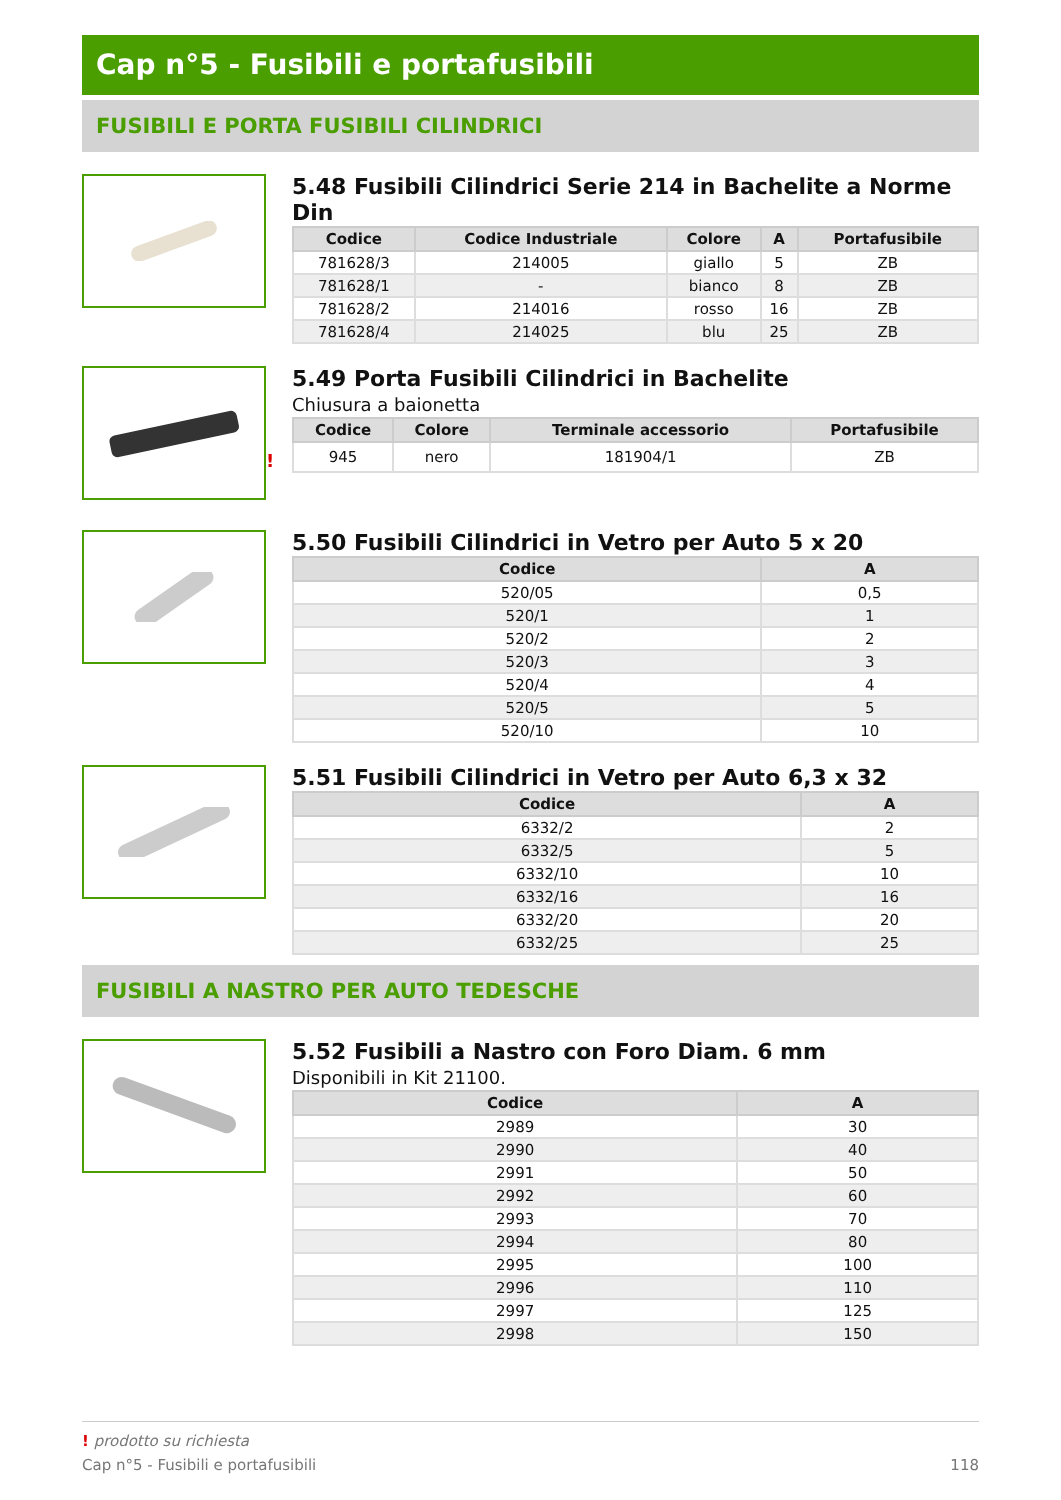Cap n°5 - Fusibili e portafusibili
FUSIBILI E PORTA FUSIBILI CILINDRICI
5.48 Fusibili Cilindrici Serie 214 in Bachelite a Norme Din
| Codice | Codice Industriale | Colore | A | Portafusibile |
| --- | --- | --- | --- | --- |
| 781628/3 | 214005 | giallo | 5 | ZB |
| 781628/1 | - | bianco | 8 | ZB |
| 781628/2 | 214016 | rosso | 16 | ZB |
| 781628/4 | 214025 | blu | 25 | ZB |
!
5.49 Porta Fusibili Cilindrici in Bachelite
Chiusura a baionetta
| Codice | Colore | Terminale accessorio | Portafusibile |
| --- | --- | --- | --- |
| 945 | nero | 181904/1 | ZB |
5.50 Fusibili Cilindrici in Vetro per Auto 5 x 20
| Codice | A |
| --- | --- |
| 520/05 | 0,5 |
| 520/1 | 1 |
| 520/2 | 2 |
| 520/3 | 3 |
| 520/4 | 4 |
| 520/5 | 5 |
| 520/10 | 10 |
5.51 Fusibili Cilindrici in Vetro per Auto 6,3 x 32
| Codice | A |
| --- | --- |
| 6332/2 | 2 |
| 6332/5 | 5 |
| 6332/10 | 10 |
| 6332/16 | 16 |
| 6332/20 | 20 |
| 6332/25 | 25 |
FUSIBILI A NASTRO PER AUTO TEDESCHE
5.52 Fusibili a Nastro con Foro Diam. 6 mm
Disponibili in Kit 21100.
| Codice | A |
| --- | --- |
| 2989 | 30 |
| 2990 | 40 |
| 2991 | 50 |
| 2992 | 60 |
| 2993 | 70 |
| 2994 | 80 |
| 2995 | 100 |
| 2996 | 110 |
| 2997 | 125 |
| 2998 | 150 |
! prodotto su richiesta
Cap n°5 - Fusibili e portafusibili 118